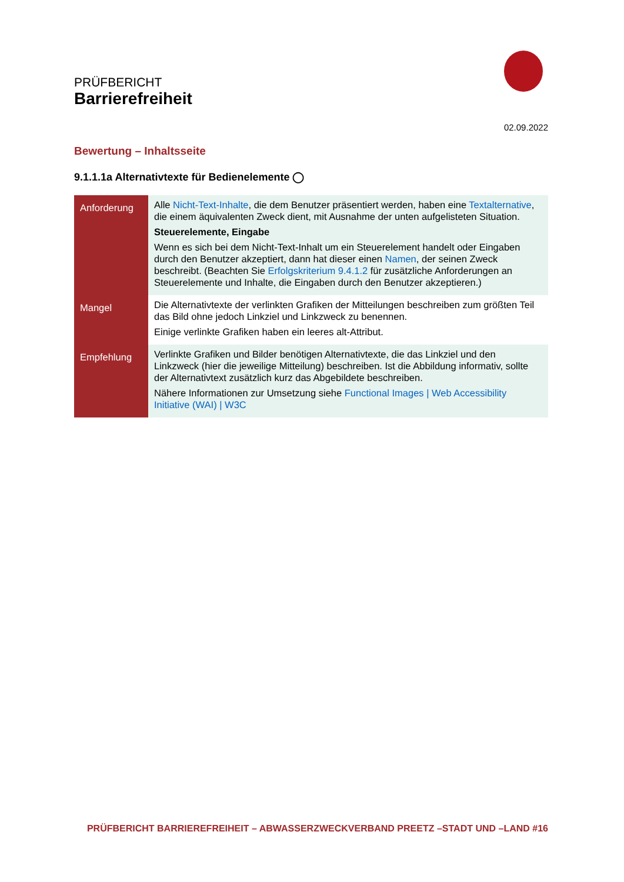PRÜFBERICHT
Barrierefreiheit
02.09.2022
Bewertung – Inhaltsseite
9.1.1.1a Alternativtexte für Bedienelemente ◯
| Anforderung | Alle Nicht-Text-Inhalte , die dem Benutzer präsentiert werden, haben eine Textalternative , die einem äquivalenten Zweck dient, mit Ausnahme der unten aufgelisteten Situation. Steuerelemente, Eingabe Wenn es sich bei dem Nicht-Text-Inhalt um ein Steuerelement handelt oder Eingaben durch den Benutzer akzeptiert, dann hat dieser einen Namen , der seinen Zweck beschreibt. (Beachten Sie Erfolgskriterium 9.4.1.2 für zusätzliche Anforderungen an Steuerelemente und Inhalte, die Eingaben durch den Benutzer akzeptieren.) |
| Mangel | Die Alternativtexte der verlinkten Grafiken der Mitteilungen beschreiben zum größten Teil das Bild ohne jedoch Linkziel und Linkzweck zu benennen. Einige verlinkte Grafiken haben ein leeres alt-Attribut. |
| Empfehlung | Verlinkte Grafiken und Bilder benötigen Alternativtexte, die das Linkziel und den Linkzweck (hier die jeweilige Mitteilung) beschreiben. Ist die Abbildung informativ, sollte der Alternativtext zusätzlich kurz das Abgebildete beschreiben. Nähere Informationen zur Umsetzung siehe Functional Images / Web Accessibility Initiative (WAI) / W3C |
PRÜFBERICHT BARRIEREFREIHEIT – ABWASSERZWECKVERBAND PREETZ –STADT UND –LAND #16